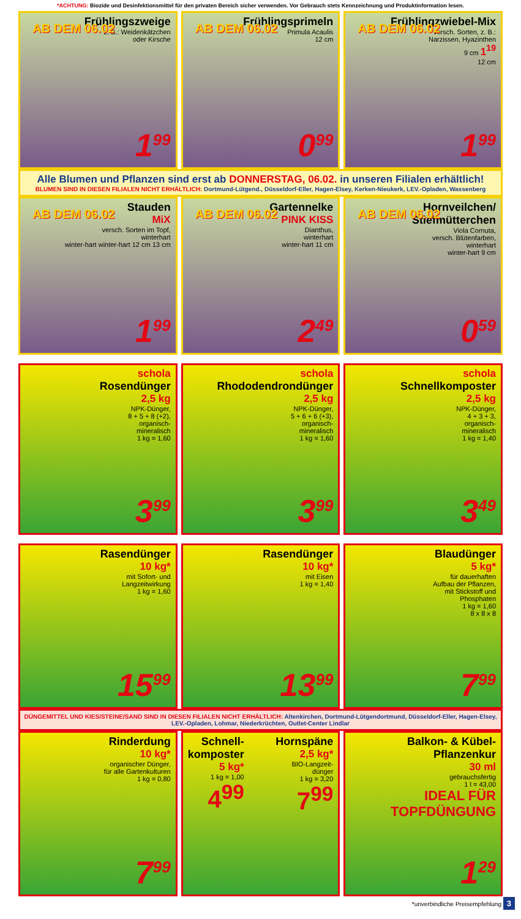*ACHTUNG: Biozide und Desinfektionsmittel für den privaten Bereich sicher verwenden. Vor Gebrauch stets Kennzeichnung und Produktinformation lesen.
AB DEM 06.02
Frühlingszweige
z. B.: Weidenkätzchen
oder Kirsche
1<sup>99</sup>
AB DEM 06.02
Frühlingsprimeln
Primula Acaulis
12 cm
0<sup>99</sup>
AB DEM 06.02
Frühlingzwiebel-Mix
versch. Sorten, z. B.:
Narzissen, Hyazinthen
9 cm 1<sup>19</sup>
12 cm
1<sup>99</sup>
Alle Blumen und Pflanzen sind erst ab DONNERSTAG, 06.02. in unseren Filialen erhältlich!
BLUMEN SIND IN DIESEN FILIALEN NICHT ERHÄLTLICH: Dortmund-Lütgend., Düsseldorf-Eller, Hagen-Elsey, Kerken-Nieukerk, LEV.-Opladen, Wassenberg
AB DEM 06.02
Stauden
MiX
versch. Sorten im Topf,
winterhart
winter-hart winter-hart 12 cm 13 cm
1<sup>99</sup>
AB DEM 06.02
Gartennelke
PINK KISS
Dianthus,
winterhart
winter-hart 11 cm
2<sup>49</sup>
AB DEM 06.02
Hornveilchen/
Stiefmütterchen
Viola Cornuta,
versch. Blütenfarben,
winterhart
winter-hart 9 cm
0<sup>59</sup>
schola
Rosendünger
2,5 kg
NPK-Dünger,
8 + 5 + 8 (+2),
organisch-
mineralisch
1 kg = 1,60
3<sup>99</sup>
schola
Rhododendrondünger
2,5 kg
NPK-Dünger,
5 + 6 + 6 (+3),
organisch-
mineralisch
1 kg = 1,60
3<sup>99</sup>
schola
Schnellkomposter
2,5 kg
NPK-Dünger,
4 + 3 + 3,
organisch-
mineralisch
1 kg = 1,40
3<sup>49</sup>
Rasendünger
10 kg*
mit Sofort- und
Langzeitwirkung
1 kg = 1,60
15<sup>99</sup>
Rasendünger
10 kg*
mit Eisen
1 kg = 1,40
13<sup>99</sup>
Blaudünger
5 kg*
für dauerhaften
Aufbau der Pflanzen,
mit Stickstoff und
Phosphaten
1 kg = 1,60
8 x 8 x 8
7<sup>99</sup>
DÜNGEMITTEL UND KIES/STEINE/SAND SIND IN DIESEN FILIALEN NICHT ERHÄLTLICH: Altenkirchen, Dortmund-Lütgendortmund, Düsseldorf-Eller, Hagen-Elsey, LEV.-Opladen, Lohmar, Niederkrüchten, Outlet-Center Lindlar
Rinderdung
10 kg*
organischer Dünger,
für alle Gartenkulturen
1 kg = 0,80
7<sup>99</sup>
Schnell-
komposter
5 kg*
1 kg = 1,00
4<sup>99</sup>
Hornspäne
2,5 kg*
BIO-Langzeit-
dünger
1 kg = 3,20
7<sup>99</sup>
Balkon- & Kübel-
Pflanzenkur
30 ml
gebrauchsfertig
1 l = 43,00
IDEAL FÜR TOPFDÜNGUNG
1<sup>29</sup>
*unverbindliche Preisempfehlung 3